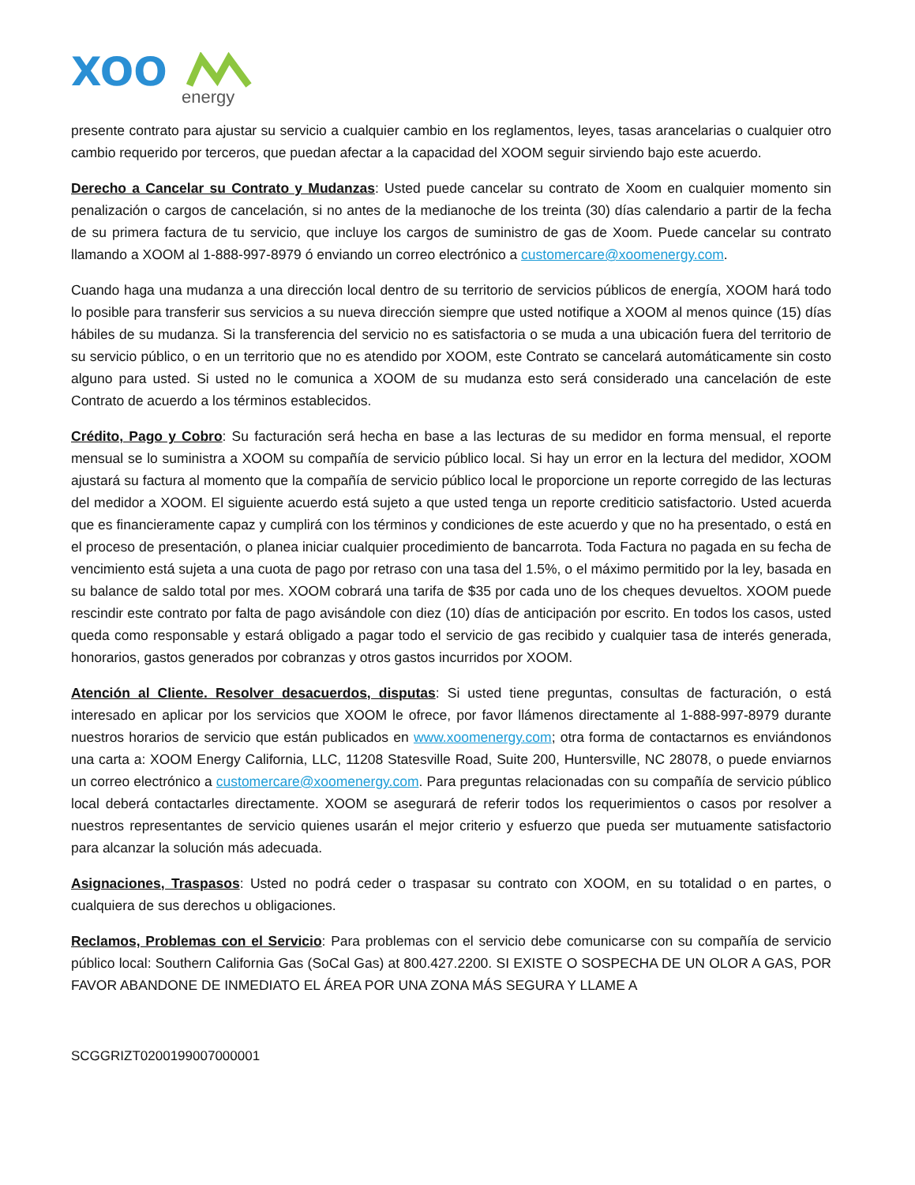XOO
energy
presente contrato para ajustar su servicio a cualquier cambio en los reglamentos, leyes, tasas arancelarias o cualquier otro cambio requerido por terceros, que puedan afectar a la capacidad del XOOM seguir sirviendo bajo este acuerdo.
Derecho a Cancelar su Contrato y Mudanzas: Usted puede cancelar su contrato de Xoom en cualquier momento sin penalización o cargos de cancelación, si no antes de la medianoche de los treinta (30) días calendario a partir de la fecha de su primera factura de tu servicio, que incluye los cargos de suministro de gas de Xoom. Puede cancelar su contrato llamando a XOOM al 1-888-997-8979 ó enviando un correo electrónico a customercare@xoomenergy.com.
Cuando haga una mudanza a una dirección local dentro de su territorio de servicios públicos de energía, XOOM hará todo lo posible para transferir sus servicios a su nueva dirección siempre que usted notifique a XOOM al menos quince (15) días hábiles de su mudanza. Si la transferencia del servicio no es satisfactoria o se muda a una ubicación fuera del territorio de su servicio público, o en un territorio que no es atendido por XOOM, este Contrato se cancelará automáticamente sin costo alguno para usted. Si usted no le comunica a XOOM de su mudanza esto será considerado una cancelación de este Contrato de acuerdo a los términos establecidos.
Crédito, Pago y Cobro: Su facturación será hecha en base a las lecturas de su medidor en forma mensual, el reporte mensual se lo suministra a XOOM su compañía de servicio público local. Si hay un error en la lectura del medidor, XOOM ajustará su factura al momento que la compañía de servicio público local le proporcione un reporte corregido de las lecturas del medidor a XOOM. El siguiente acuerdo está sujeto a que usted tenga un reporte crediticio satisfactorio. Usted acuerda que es financieramente capaz y cumplirá con los términos y condiciones de este acuerdo y que no ha presentado, o está en el proceso de presentación, o planea iniciar cualquier procedimiento de bancarrota. Toda Factura no pagada en su fecha de vencimiento está sujeta a una cuota de pago por retraso con una tasa del 1.5%, o el máximo permitido por la ley, basada en su balance de saldo total por mes. XOOM cobrará una tarifa de $35 por cada uno de los cheques devueltos. XOOM puede rescindir este contrato por falta de pago avisándole con diez (10) días de anticipación por escrito. En todos los casos, usted queda como responsable y estará obligado a pagar todo el servicio de gas recibido y cualquier tasa de interés generada, honorarios, gastos generados por cobranzas y otros gastos incurridos por XOOM.
Atención al Cliente. Resolver desacuerdos, disputas: Si usted tiene preguntas, consultas de facturación, o está interesado en aplicar por los servicios que XOOM le ofrece, por favor llámenos directamente al 1-888-997-8979 durante nuestros horarios de servicio que están publicados en www.xoomenergy.com; otra forma de contactarnos es enviándonos una carta a: XOOM Energy California, LLC, 11208 Statesville Road, Suite 200, Huntersville, NC 28078, o puede enviarnos un correo electrónico a customercare@xoomenergy.com. Para preguntas relacionadas con su compañía de servicio público local deberá contactarles directamente. XOOM se asegurará de referir todos los requerimientos o casos por resolver a nuestros representantes de servicio quienes usarán el mejor criterio y esfuerzo que pueda ser mutuamente satisfactorio para alcanzar la solución más adecuada.
Asignaciones, Traspasos: Usted no podrá ceder o traspasar su contrato con XOOM, en su totalidad o en partes, o cualquiera de sus derechos u obligaciones.
Reclamos, Problemas con el Servicio: Para problemas con el servicio debe comunicarse con su compañía de servicio público local: Southern California Gas (SoCal Gas) at 800.427.2200. SI EXISTE O SOSPECHA DE UN OLOR A GAS, POR FAVOR ABANDONE DE INMEDIATO EL ÁREA POR UNA ZONA MÁS SEGURA Y LLAME A
SCGGRIZT0200199007000001